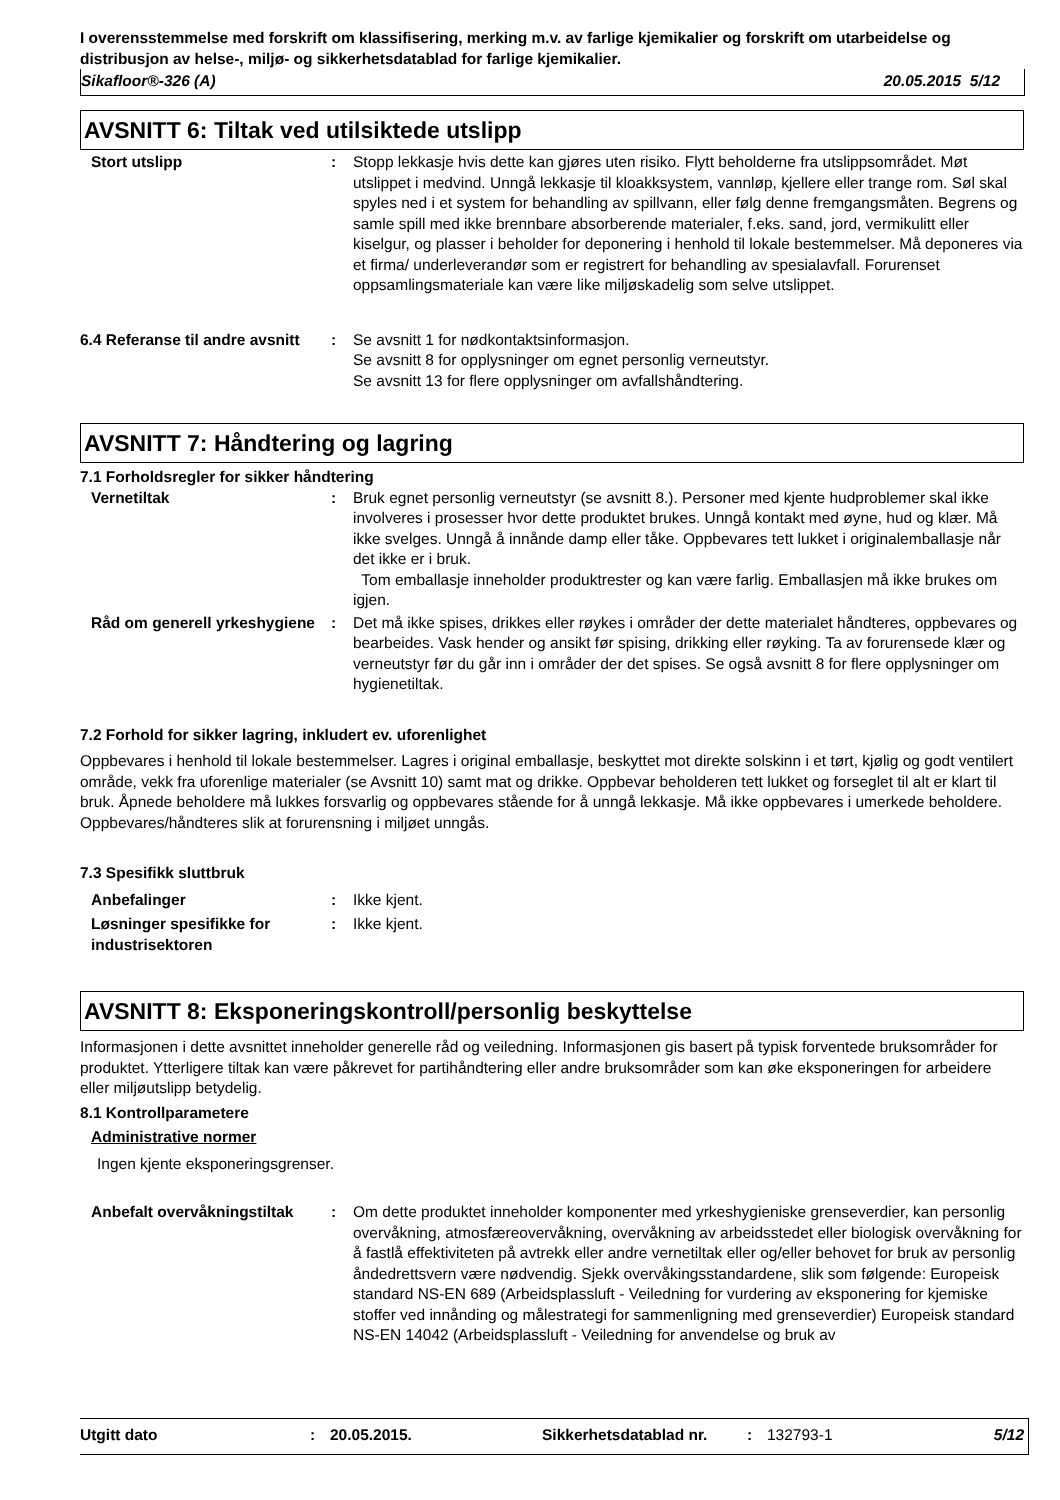I overensstemmelse med forskrift om klassifisering, merking m.v. av farlige kjemikalier og forskrift om utarbeidelse og distribusjon av helse-, miljø- og sikkerhetsdatablad for farlige kjemikalier.
Sikafloor®-326 (A) 20.05.2015 5/12
AVSNITT 6: Tiltak ved utilsiktede utslipp
Stort utslipp : Stopp lekkasje hvis dette kan gjøres uten risiko. Flytt beholderne fra utslippsområdet. Møt utslippet i medvind. Unngå lekkasje til kloakksystem, vannløp, kjellere eller trange rom. Søl skal spyles ned i et system for behandling av spillvann, eller følg denne fremgangsmåten. Begrens og samle spill med ikke brennbare absorberende materialer, f.eks. sand, jord, vermikulitt eller kiselgur, og plasser i beholder for deponering i henhold til lokale bestemmelser. Må deponeres via et firma/ underleverandør som er registrert for behandling av spesialavfall. Forurenset oppsamlingsmateriale kan være like miljøskadelig som selve utslippet.
6.4 Referanse til andre avsnitt
: Se avsnitt 1 for nødkontaktsinformasjon.
Se avsnitt 8 for opplysninger om egnet personlig verneutstyr.
Se avsnitt 13 for flere opplysninger om avfallshåndtering.
AVSNITT 7: Håndtering og lagring
7.1 Forholdsregler for sikker håndtering
Vernetiltak : Bruk egnet personlig verneutstyr (se avsnitt 8.). Personer med kjente hudproblemer skal ikke involveres i prosesser hvor dette produktet brukes. Unngå kontakt med øyne, hud og klær. Må ikke svelges. Unngå å innånde damp eller tåke. Oppbevares tett lukket i originalemballasje når det ikke er i bruk.
Tom emballasje inneholder produktrester og kan være farlig. Emballasjen må ikke brukes om igjen.
Råd om generell yrkeshygiene
: Det må ikke spises, drikkes eller røykes i områder der dette materialet håndteres, oppbevares og bearbeides. Vask hender og ansikt før spising, drikking eller røyking. Ta av forurensede klær og verneutstyr før du går inn i områder der det spises. Se også avsnitt 8 for flere opplysninger om hygienetiltak.
7.2 Forhold for sikker lagring, inkludert ev. uforenlighet
Oppbevares i henhold til lokale bestemmelser. Lagres i original emballasje, beskyttet mot direkte solskinn i et tørt, kjølig og godt ventilert område, vekk fra uforenlige materialer (se Avsnitt 10) samt mat og drikke. Oppbevar beholderen tett lukket og forseglet til alt er klart til bruk. Åpnede beholdere må lukkes forsvarlig og oppbevares stående for å unngå lekkasje. Må ikke oppbevares i umerkede beholdere. Oppbevares/håndteres slik at forurensning i miljøet unngås.
7.3 Spesifikk sluttbruk
Anbefalinger : Ikke kjent.
Løsninger spesifikke for industrisektoren
: Ikke kjent.
AVSNITT 8: Eksponeringskontroll/personlig beskyttelse
Informasjonen i dette avsnittet inneholder generelle råd og veiledning. Informasjonen gis basert på typisk forventede bruksområder for produktet. Ytterligere tiltak kan være påkrevet for partihåndtering eller andre bruksområder som kan øke eksponeringen for arbeidere eller miljøutslipp betydelig.
8.1 Kontrollparametere
Administrative normer
Ingen kjente eksponeringsgrenser.
Anbefalt overvåkningstiltak
: Om dette produktet inneholder komponenter med yrkeshygieniske grenseverdier, kan personlig overvåkning, atmosfæreovervåkning, overvåkning av arbeidsstedet eller biologisk overvåkning for å fastlå effektiviteten på avtrekk eller andre vernetiltak eller og/eller behovet for bruk av personlig åndedrettsvern være nødvendig. Sjekk overvåkingsstandardene, slik som følgende: Europeisk standard NS-EN 689 (Arbeidsplassluft - Veiledning for vurdering av eksponering for kjemiske stoffer ved innånding og målestrategi for sammenligning med grenseverdier) Europeisk standard NS-EN 14042 (Arbeidsplassluft - Veiledning for anvendelse og bruk av
Utgitt dato: 20.05.2015. Sikkerhetsdatablad nr.: 132793-1 5/12